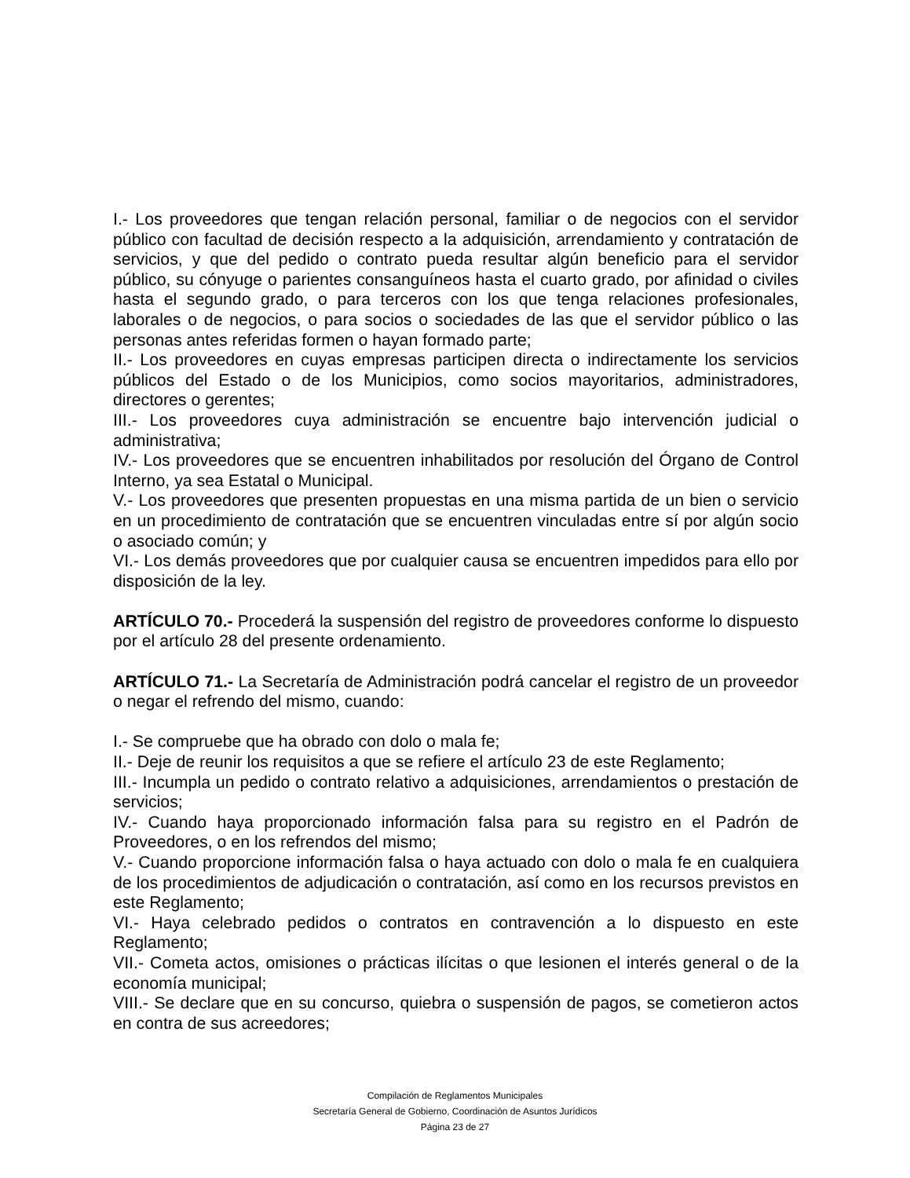I.- Los proveedores que tengan relación personal, familiar o de negocios con el servidor público con facultad de decisión respecto a la adquisición, arrendamiento y contratación de servicios, y que del pedido o contrato pueda resultar algún beneficio para el servidor público, su cónyuge o parientes consanguíneos hasta el cuarto grado, por afinidad o civiles hasta el segundo grado, o para terceros con los que tenga relaciones profesionales, laborales o de negocios, o para socios o sociedades de las que el servidor público o las personas antes referidas formen o hayan formado parte;
II.- Los proveedores en cuyas empresas participen directa o indirectamente los servicios públicos del Estado o de los Municipios, como socios mayoritarios, administradores, directores o gerentes;
III.- Los proveedores cuya administración se encuentre bajo intervención judicial o administrativa;
IV.- Los proveedores que se encuentren inhabilitados por resolución del Órgano de Control Interno, ya sea Estatal o Municipal.
V.- Los proveedores que presenten propuestas en una misma partida de un bien o servicio en un procedimiento de contratación que se encuentren vinculadas entre sí por algún socio o asociado común; y
VI.- Los demás proveedores que por cualquier causa se encuentren impedidos para ello por disposición de la ley.
ARTÍCULO 70.- Procederá la suspensión del registro de proveedores conforme lo dispuesto por el artículo 28 del presente ordenamiento.
ARTÍCULO 71.- La Secretaría de Administración podrá cancelar el registro de un proveedor o negar el refrendo del mismo, cuando:
I.- Se compruebe que ha obrado con dolo o mala fe;
II.- Deje de reunir los requisitos a que se refiere el artículo 23 de este Reglamento;
III.- Incumpla un pedido o contrato relativo a adquisiciones, arrendamientos o prestación de servicios;
IV.- Cuando haya proporcionado información falsa para su registro en el Padrón de Proveedores, o en los refrendos del mismo;
V.- Cuando proporcione información falsa o haya actuado con dolo o mala fe en cualquiera de los procedimientos de adjudicación o contratación, así como en los recursos previstos en este Reglamento;
VI.- Haya celebrado pedidos o contratos en contravención a lo dispuesto en este Reglamento;
VII.- Cometa actos, omisiones o prácticas ilícitas o que lesionen el interés general o de la economía municipal;
VIII.- Se declare que en su concurso, quiebra o suspensión de pagos, se cometieron actos en contra de sus acreedores;
Compilación de Reglamentos Municipales
Secretaría General de Gobierno, Coordinación de Asuntos Jurídicos
Página 23 de 27